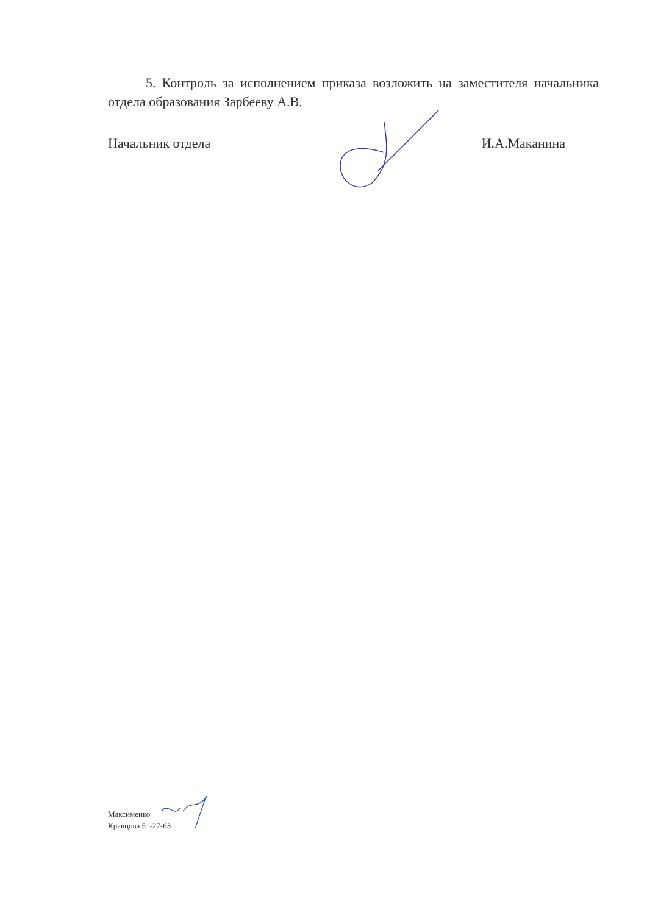5. Контроль за исполнением приказа возложить на заместителя начальника отдела образования Зарбееву А.В.
Начальник отдела И.А.Маканина
Максименко
Кравцова 51-27-63